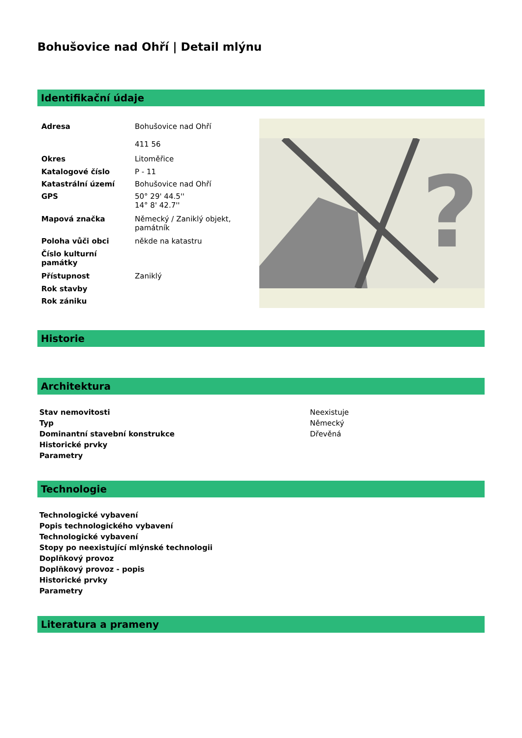Bohušovice nad Ohří | Detail mlýnu
Identifikační údaje
| Adresa | Bohušovice nad Ohří 411 56 |
| Okres | Litoměřice |
| Katalogové číslo | P - 11 |
| Katastrální území | Bohušovice nad Ohří |
| GPS | 50° 29' 44.5'' 14° 8' 42.7'' |
| Mapová značka | Německý / Zaniklý objekt, památník |
| Poloha vůči obci | někde na katastru |
| Číslo kulturní památky | |
| Přístupnost | Zaniklý |
| Rok stavby | |
| Rok zániku | |
?
Historie
Architektura
| Stav nemovitosti | Neexistuje |
| Typ | Německý |
| Dominantní stavební konstrukce | Dřevěná |
| Historické prvky | |
| Parametry | |
Technologie
| Technologické vybavení |
| --- |
| Popis technologického vybavení |
| Technologické vybavení |
| Stopy po neexistující mlýnské technologii |
| Doplňkový provoz |
| Doplňkový provoz - popis |
| Historické prvky |
| Parametry |
Literatura a prameny